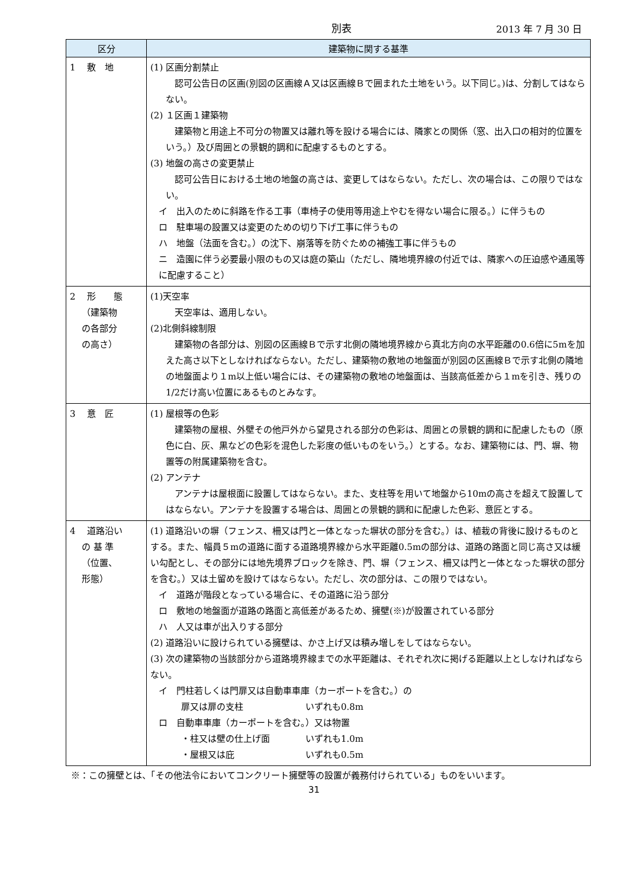別表 2013 年 7 月 30 日
| 区分 | 建築物に関する基準 |
| --- | --- |
| 1 敷 地 | (1) 区画分割禁止 認可公告日の区画(別図の区画線Ａ又は区画線Ｂで囲まれた土地をいう。以下同じ。)は、分割してはならない。 (2) １区画１建築物 建築物と用途上不可分の物置又は離れ等を設ける場合には、隣家との関係（窓、出入口の相対的位置をいう。）及び周囲との景観的調和に配慮するものとする。 (3) 地盤の高さの変更禁止 認可公告日における土地の地盤の高さは、変更してはならない。ただし、次の場合は、この限りではない。 イ 出入のために斜路を作る工事（車椅子の使用等用途上やむを得ない場合に限る。）に伴うもの ロ 駐車場の設置又は変更のための切り下げ工事に伴うもの ハ 地盤（法面を含む。）の沈下、崩落等を防ぐための補強工事に伴うもの ニ 造園に伴う必要最小限のもの又は庭の築山（ただし、隣地境界線の付近では、隣家への圧迫感や通風等に配慮すること） |
| 2 形 態 （建築物 の各部分 の高さ） | (1)天空率 天空率は、適用しない。 (2)北側斜線制限 建築物の各部分は、別図の区画線Ｂで示す北側の隣地境界線から真北方向の水平距離の0.6倍に5mを加えた高さ以下としなければならない。ただし、建築物の敷地の地盤面が別図の区画線Ｂで示す北側の隣地の地盤面より１m以上低い場合には、その建築物の敷地の地盤面は、当該高低差から１mを引き、残りの1/2だけ高い位置にあるものとみなす。 |
| 3 意 匠 | (1) 屋根等の色彩 建築物の屋根、外壁その他戸外から望見される部分の色彩は、周囲との景観的調和に配慮したもの（原色に白、灰、黒などの色彩を混色した彩度の低いものをいう。）とする。なお、建築物には、門、塀、物置等の附属建築物を含む。 (2) アンテナ アンテナは屋根面に設置してはならない。また、支柱等を用いて地盤から10mの高さを超えて設置してはならない。アンテナを設置する場合は、周囲との景観的調和に配慮した色彩、意匠とする。 |
| 4 道路沿い の 基 準 （位置、 形態） | (1) 道路沿いの塀（フェンス、柵又は門と一体となった塀状の部分を含む。）は、植栽の背後に設けるものとする。また、幅員５mの道路に面する道路境界線から水平距離0.5mの部分は、道路の路面と同じ高さ又は緩い勾配とし、その部分には地先境界ブロックを除き、門、塀（フェンス、柵又は門と一体となった塀状の部分を含む。）又は土留めを設けてはならない。ただし、次の部分は、この限りではない。 イ 道路が階段となっている場合に、その道路に沿う部分 ロ 敷地の地盤面が道路の路面と高低差があるため、擁壁(※)が設置されている部分 ハ 人又は車が出入りする部分 (2) 道路沿いに設けられている擁壁は、かさ上げ又は積み増しをしてはならない。 (3) 次の建築物の当該部分から道路境界線までの水平距離は、それぞれ次に掲げる距離以上としなければならない。 イ 門柱若しくは門扉又は自動車車庫（カーポートを含む。）の 扉又は扉の支柱 いずれも0.8m ロ 自動車車庫（カーポートを含む。）又は物置 ・柱又は壁の仕上げ面 いずれも1.0m ・屋根又は庇 いずれも0.5m |
※：この擁壁とは、「その他法令においてコンクリート擁壁等の設置が義務付けられている」ものをいいます。
31